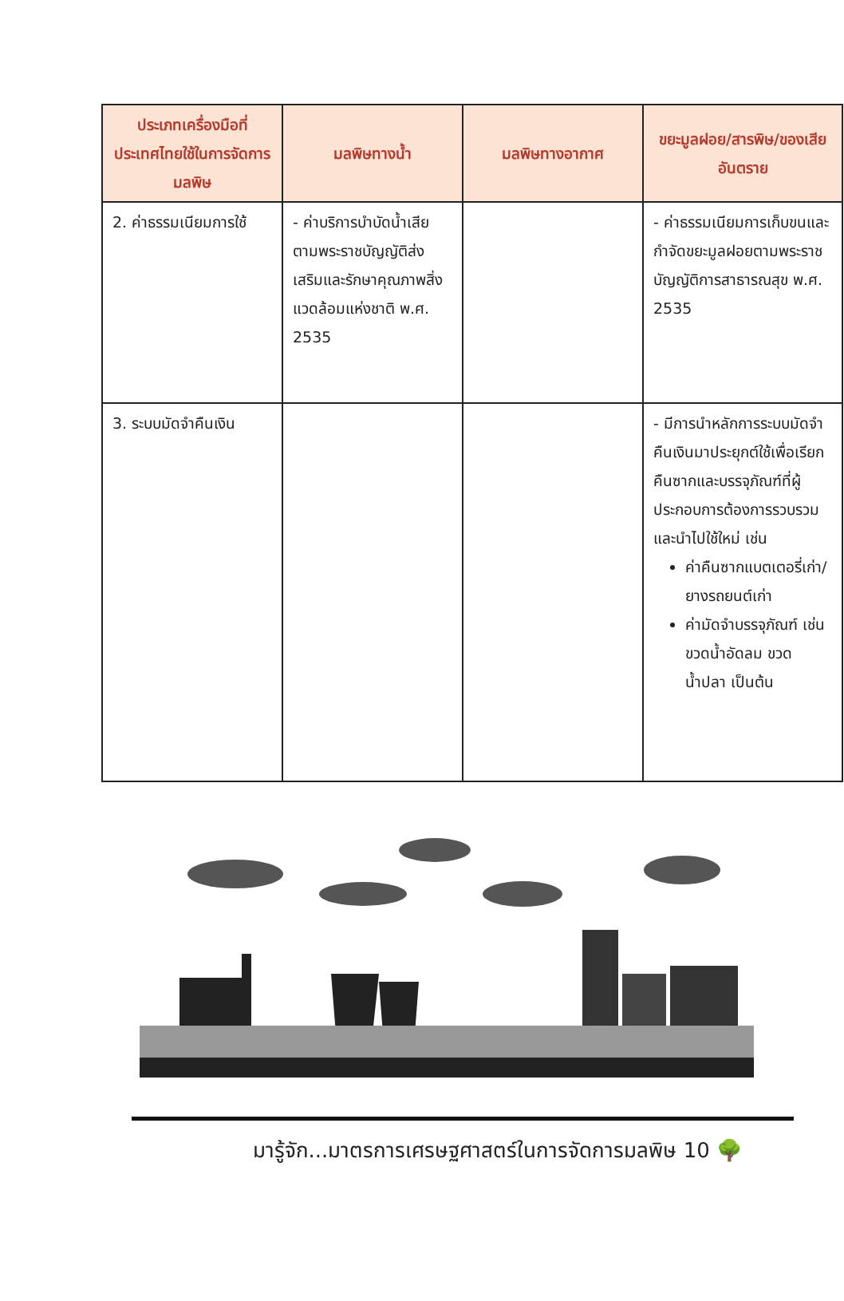| ประเภทเครื่องมือที่ประเทศไทยใช้ในการจัดการมลพิษ | มลพิษทางน้ำ | มลพิษทางอากาศ | ขยะมูลฝอย/สารพิษ/ของเสียอันตราย |
| --- | --- | --- | --- |
| 2. ค่าธรรมเนียมการใช้ | - ค่าบริการบำบัดน้ำเสียตามพระราชบัญญัติส่งเสริมและรักษาคุณภาพสิ่งแวดล้อมแห่งชาติ พ.ศ. 2535 | | - ค่าธรรมเนียมการเก็บขนและกำจัดขยะมูลฝอยตามพระราชบัญญัติการสาธารณสุข พ.ศ. 2535 |
| 3. ระบบมัดจำคืนเงิน | | | - มีการนำหลักการระบบมัดจำคืนเงินมาประยุกต์ใช้เพื่อเรียกคืนซากและบรรจุภัณฑ์ที่ผู้ประกอบการต้องการรวบรวมและนำไปใช้ใหม่ เช่น ค่าคืนซากแบตเตอรี่เก่า/ยางรถยนต์เก่า ค่ามัดจำบรรจุภัณฑ์ เช่น ขวดน้ำอัดลม ขวดน้ำปลา เป็นต้น |
มารู้จัก...มาตรการเศรษฐศาสตร์ในการจัดการมลพิษ 10 🌳